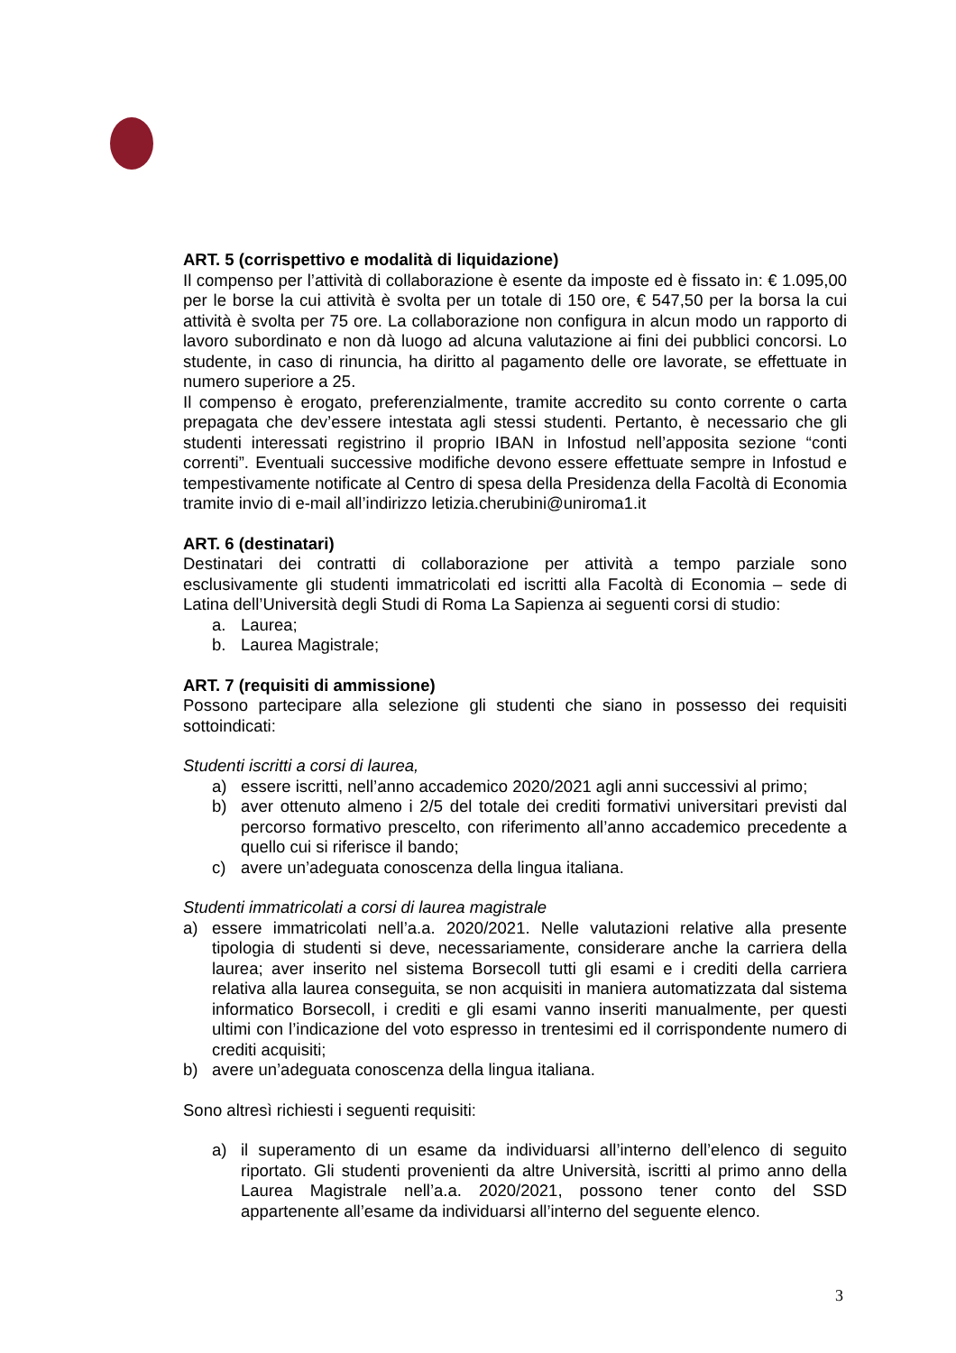ART. 5 (corrispettivo e modalità di liquidazione)
Il compenso per l’attività di collaborazione è esente da imposte ed è fissato in: € 1.095,00 per le borse la cui attività è svolta per un totale di 150 ore, € 547,50 per la borsa la cui attività è svolta per 75 ore. La collaborazione non configura in alcun modo un rapporto di lavoro subordinato e non dà luogo ad alcuna valutazione ai fini dei pubblici concorsi. Lo studente, in caso di rinuncia, ha diritto al pagamento delle ore lavorate, se effettuate in numero superiore a 25.
Il compenso è erogato, preferenzialmente, tramite accredito su conto corrente o carta prepagata che dev’essere intestata agli stessi studenti. Pertanto, è necessario che gli studenti interessati registrino il proprio IBAN in Infostud nell’apposita sezione “conti correnti”. Eventuali successive modifiche devono essere effettuate sempre in Infostud e tempestivamente notificate al Centro di spesa della Presidenza della Facoltà di Economia tramite invio di e-mail all’indirizzo letizia.cherubini@uniroma1.it
ART. 6 (destinatari)
Destinatari dei contratti di collaborazione per attività a tempo parziale sono esclusivamente gli studenti immatricolati ed iscritti alla Facoltà di Economia – sede di Latina dell’Università degli Studi di Roma La Sapienza ai seguenti corsi di studio:
a. Laurea;
b. Laurea Magistrale;
ART. 7 (requisiti di ammissione)
Possono partecipare alla selezione gli studenti che siano in possesso dei requisiti sottoindicati:
Studenti iscritti a corsi di laurea,
a) essere iscritti, nell’anno accademico 2020/2021 agli anni successivi al primo;
b) aver ottenuto almeno i 2/5 del totale dei crediti formativi universitari previsti dal percorso formativo prescelto, con riferimento all’anno accademico precedente a quello cui si riferisce il bando;
c) avere un’adeguata conoscenza della lingua italiana.
Studenti immatricolati a corsi di laurea magistrale
a) essere immatricolati nell’a.a. 2020/2021. Nelle valutazioni relative alla presente tipologia di studenti si deve, necessariamente, considerare anche la carriera della laurea; aver inserito nel sistema Borsecoll tutti gli esami e i crediti della carriera relativa alla laurea conseguita, se non acquisiti in maniera automatizzata dal sistema informatico Borsecoll, i crediti e gli esami vanno inseriti manualmente, per questi ultimi con l’indicazione del voto espresso in trentesimi ed il corrispondente numero di crediti acquisiti;
b) avere un’adeguata conoscenza della lingua italiana.
Sono altresì richiesti i seguenti requisiti:
a) il superamento di un esame da individuarsi all’interno dell’elenco di seguito riportato. Gli studenti provenienti da altre Università, iscritti al primo anno della Laurea Magistrale nell’a.a. 2020/2021, possono tener conto del SSD appartenente all’esame da individuarsi all’interno del seguente elenco.
3